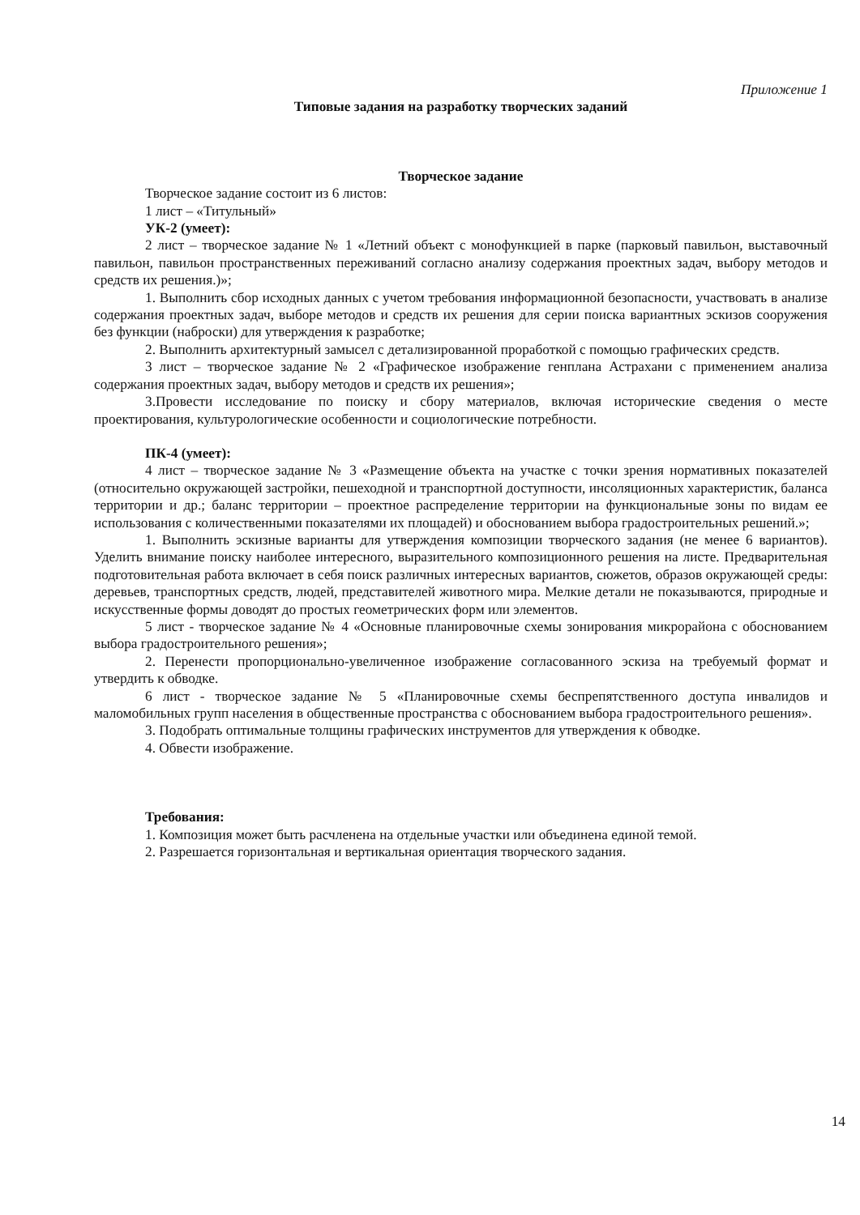Приложение 1
Типовые задания на разработку творческих заданий
Творческое задание
Творческое задание состоит из 6 листов:
1 лист – «Титульный»
УК-2 (умеет):
2 лист – творческое задание № 1 «Летний объект с монофункцией в парке (парковый павильон, выставочный павильон, павильон пространственных переживаний согласно анализу содержания проектных задач, выбору методов и средств их решения.)»;
1. Выполнить сбор исходных данных с учетом требования информационной безопасности, участвовать в анализе содержания проектных задач, выборе методов и средств их решения для серии поиска вариантных эскизов сооружения без функции (наброски) для утверждения к разработке;
2. Выполнить архитектурный замысел с детализированной проработкой с помощью графических средств.
3 лист – творческое задание № 2 «Графическое изображение генплана Астрахани с применением анализа содержания проектных задач, выбору методов и средств их решения»;
3.Провести исследование по поиску и сбору материалов, включая исторические сведения о месте проектирования, культурологические особенности и социологические потребности.
ПК-4 (умеет):
4 лист – творческое задание № 3 «Размещение объекта на участке с точки зрения нормативных показателей (относительно окружающей застройки, пешеходной и транспортной доступности, инсоляционных характеристик, баланса территории и др.; баланс территории – проектное распределение территории на функциональные зоны по видам ее использования с количественными показателями их площадей) и обоснованием выбора градостроительных решений.»;
1. Выполнить эскизные варианты для утверждения композиции творческого задания (не менее 6 вариантов). Уделить внимание поиску наиболее интересного, выразительного композиционного решения на листе. Предварительная подготовительная работа включает в себя поиск различных интересных вариантов, сюжетов, образов окружающей среды: деревьев, транспортных средств, людей, представителей животного мира. Мелкие детали не показываются, природные и искусственные формы доводят до простых геометрических форм или элементов.
5 лист - творческое задание № 4 «Основные планировочные схемы зонирования микрорайона с обоснованием выбора градостроительного решения»;
2. Перенести пропорционально-увеличенное изображение согласованного эскиза на требуемый формат и утвердить к обводке.
6 лист - творческое задание № 5 «Планировочные схемы беспрепятственного доступа инвалидов и маломобильных групп населения в общественные пространства с обоснованием выбора градостроительного решения».
3. Подобрать оптимальные толщины графических инструментов для утверждения к обводке.
4. Обвести изображение.
Требования:
1. Композиция может быть расчленена на отдельные участки или объединена единой темой.
2. Разрешается горизонтальная и вертикальная ориентация творческого задания.
14